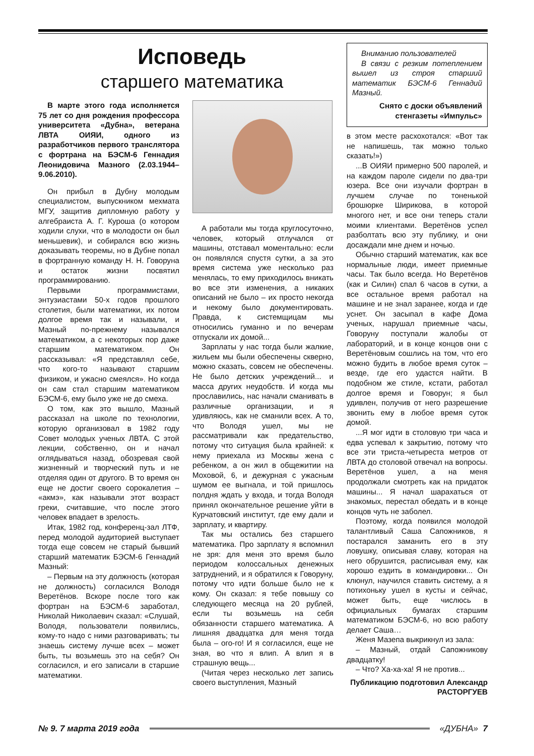Исповедь
старшего математика
В марте этого года исполняется 75 лет со дня рождения профессора университета «Дубна», ветерана ЛВТА ОИЯИ, одного из разработчиков первого транслятора с фортрана на БЭСМ-6 Геннадия Леонидовича Мазного (2.03.1944–9.06.2010).
Он прибыл в Дубну молодым специалистом, выпускником мехмата МГУ, защитив дипломную работу у алгебраиста А. Г. Куроша (о котором ходили слухи, что в молодости он был меньшевик), и собирался всю жизнь доказывать теоремы, но в Дубне попал в фортранную команду Н. Н. Говоруна и остаток жизни посвятил программированию.
Первыми программистами, энтузиастами 50-х годов прошлого столетия, были математики, их потом долгое время так и называли, и Мазный по-прежнему назывался математиком, а с некоторых пор даже старшим математиком. Он рассказывал: «Я представлял себе, что кого-то называют старшим физиком, и ужасно смеялся». Но когда он сам стал старшим математиком БЭСМ-6, ему было уже не до смеха.
О том, как это вышло, Мазный рассказал на школе по технологии, которую организовал в 1982 году Совет молодых ученых ЛВТА. С этой лекции, собственно, он и начал оглядываться назад, обозревая свой жизненный и творческий путь и не отделяя один от другого. В то время он еще не достиг своего сорокалетия – «акмэ», как называли этот возраст греки, считавшие, что после этого человек впадает в зрелость.
Итак, 1982 год, конференц-зал ЛТФ, перед молодой аудиторией выступает тогда еще совсем не старый бывший старший математик БЭСМ-6 Геннадий Мазный:
– Первым на эту должность (которая не должность) согласился Володя Веретёнов. Вскоре после того как фортран на БЭСМ-6 заработал, Николай Николаевич сказал: «Слушай, Володя, пользователи появились, кому-то надо с ними разговаривать; ты знаешь систему лучше всех – может быть, ты возьмешь это на себя? Он согласился, и его записали в старшие математики.
А работали мы тогда круглосуточно, человек, который отлучался от машины, отставал моментально: если он появлялся спустя сутки, а за это время система уже несколько раз менялась, то ему приходилось вникать во все эти изменения, а никаких описаний не было – их просто некогда и некому было документировать. Правда, к системщицам мы относились гуманно и по вечерам отпускали их домой...
Зарплаты у нас тогда были жалкие, жильем мы были обеспечены скверно, можно сказать, совсем не обеспечены. Не было детских учреждений... и масса других неудобств. И когда мы прославились, нас начали сманивать в различные организации, и я удивляюсь, как не сманили всех. А то, что Володя ушел, мы не рассматривали как предательство, потому что ситуация была крайней: к нему приехала из Москвы жена с ребенком, а он жил в общежитии на Моховой, 6, и дежурная с ужасным шумом ее выгнала, и той пришлось полдня ждать у входа, и тогда Володя принял окончательное решение уйти в Курчатовский институт, где ему дали и зарплату, и квартиру.
Так мы остались без старшего математика. Про зарплату я вспомнил не зря: для меня это время было периодом колоссальных денежных затруднений, и я обратился к Говоруну, потому что идти больше было не к кому. Он сказал: я тебе повышу со следующего месяца на 20 рублей, если ты возьмешь на себя обязанности старшего математика. А лишняя двадцатка для меня тогда была – ого-го! И я согласился, еще не зная, во что я влип. А влип я в страшную вещь...
(Читая через несколько лет запись своего выступления, Мазный
Вниманию пользователей
В связи с резким потеплением вышел из строя старший математик БЭСМ-6 Геннадий Мазный.
Снято с доски объявлений стенгазеты «Импульс»
в этом месте расхохотался: «Вот так не напишешь, так можно только сказать!»)
...В ОИЯИ примерно 500 паролей, и на каждом пароле сидели по два-три юзера. Все они изучали фортран в лучшем случае по тоненькой брошюрке Ширикова, в которой многого нет, и все они теперь стали моими клиентами. Веретёнов успел разболтать всю эту публику, и они досаждали мне днем и ночью.
Обычно старший математик, как все нормальные люди, имеет приемные часы. Так было всегда. Но Веретёнов (как и Силин) спал 6 часов в сутки, а все остальное время работал на машине и не знал заранее, когда и где уснет. Он засыпал в кафе Дома ученых, нарушал приемные часы, Говоруну поступали жалобы от лабораторий, и в конце концов они с Веретёновым сошлись на том, что его можно будить в любое время суток – везде, где его удастся найти. В подобном же стиле, кстати, работал долгое время и Говорун; я был удивлен, получив от него разрешение звонить ему в любое время суток домой.
...Я мог идти в столовую три часа и едва успевал к закрытию, потому что все эти триста-четыреста метров от ЛВТА до столовой отвечал на вопросы. Веретёнов ушел, а на меня продолжали смотреть как на придаток машины... Я начал шарахаться от знакомых, перестал обедать и в конце концов чуть не заболел.
Поэтому, когда появился молодой талантливый Саша Сапожников, я постарался заманить его в эту ловушку, описывая славу, которая на него обрушится, расписывая ему, как хорошо ездить в командировки... Он клюнул, научился ставить систему, а я потихоньку ушел в кусты и сейчас, может быть, еще числюсь в официальных бумагах старшим математиком БЭСМ-6, но всю работу делает Саша…
Женя Мазепа выкрикнул из зала:
– Мазный, отдай Сапожникову двадцатку!
– Что? Ха-ха-ха! Я не против...
Публикацию подготовил Александр РАСТОРГУЕВ
№ 9. 7 марта 2019 года «ДУБНА» 7